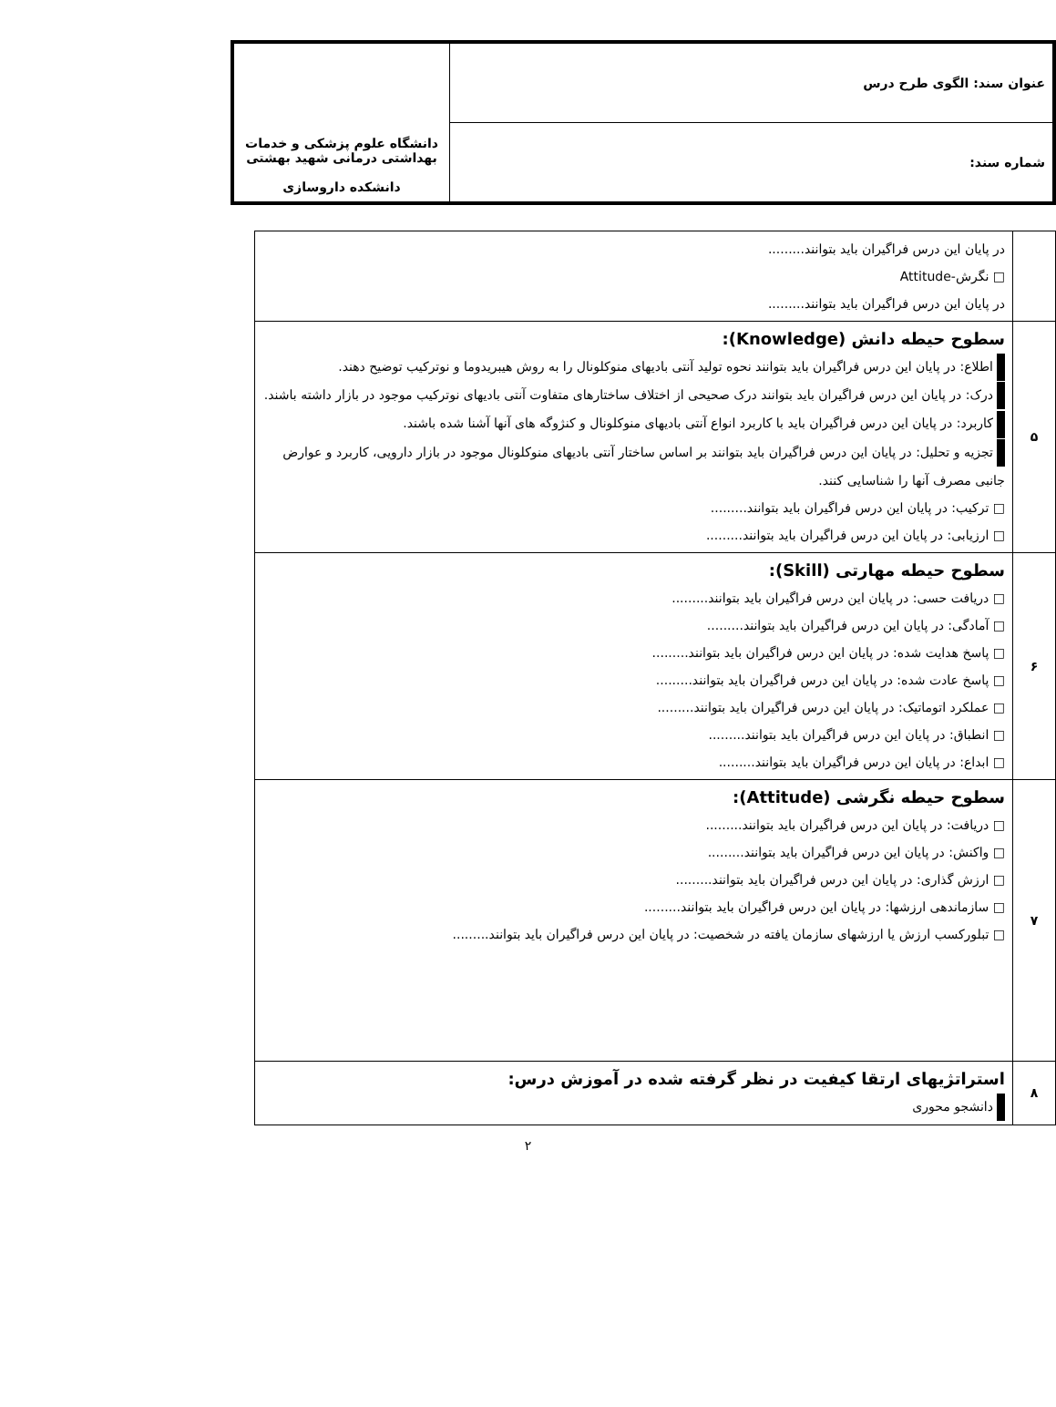| عنوان سند: الگوی طرح درس | دانشگاه علوم پزشکی و خدمات بهداشتی درمانی شهید بهشتی دانشکده داروسازی |
| شماره سند: | |
| | در پایان این درس فراگیران باید بتوانند......... □ نگرش-Attitude در پایان این درس فراگیران باید بتوانند......... |
| ۵ | سطوح حیطه دانش (Knowledge): اطلاع: در پایان این درس فراگیران باید بتوانند نحوه تولید آنتی بادیهای منوکلونال را به روش هیبریدوما و نوترکیب توضیح دهند. درک: در پایان این درس فراگیران باید بتوانند درک صحیحی از اختلاف ساختارهای متفاوت آنتی بادیهای نوترکیب موجود در بازار داشته باشند. کاربرد: در پایان این درس فراگیران باید با کاربرد انواع آنتی بادیهای منوکلونال و کنژوگه های آنها آشنا شده باشند. تجزیه و تحلیل: در پایان این درس فراگیران باید بتوانند بر اساس ساختار آنتی بادیهای منوکلونال موجود در بازار دارویی، کاربرد و عوارض جانبی مصرف آنها را شناسایی کنند. □ ترکیب: در پایان این درس فراگیران باید بتوانند......... □ ارزیابی: در پایان این درس فراگیران باید بتوانند......... |
| ۶ | سطوح حیطه مهارتی (Skill): □ دریافت حسی: در پایان این درس فراگیران باید بتوانند......... □ آمادگی: در پایان این درس فراگیران باید بتوانند......... □ پاسخ هدایت شده: در پایان این درس فراگیران باید بتوانند......... □ پاسخ عادت شده: در پایان این درس فراگیران باید بتوانند......... □ عملکرد اتوماتیک: در پایان این درس فراگیران باید بتوانند......... □ انطباق: در پایان این درس فراگیران باید بتوانند......... □ ابداع: در پایان این درس فراگیران باید بتوانند......... |
| ۷ | سطوح حیطه نگرشی (Attitude): □ دریافت: در پایان این درس فراگیران باید بتوانند......... □ واکنش: در پایان این درس فراگیران باید بتوانند......... □ ارزش گذاری: در پایان این درس فراگیران باید بتوانند......... □ سازماندهی ارزشها: در پایان این درس فراگیران باید بتوانند......... □ تبلورکسب ارزش یا ارزشهای سازمان یافته در شخصیت: در پایان این درس فراگیران باید بتوانند......... |
| ۸ | استراتژیهای ارتقا کیفیت در نظر گرفته شده در آموزش درس: دانشجو محوری |
۲